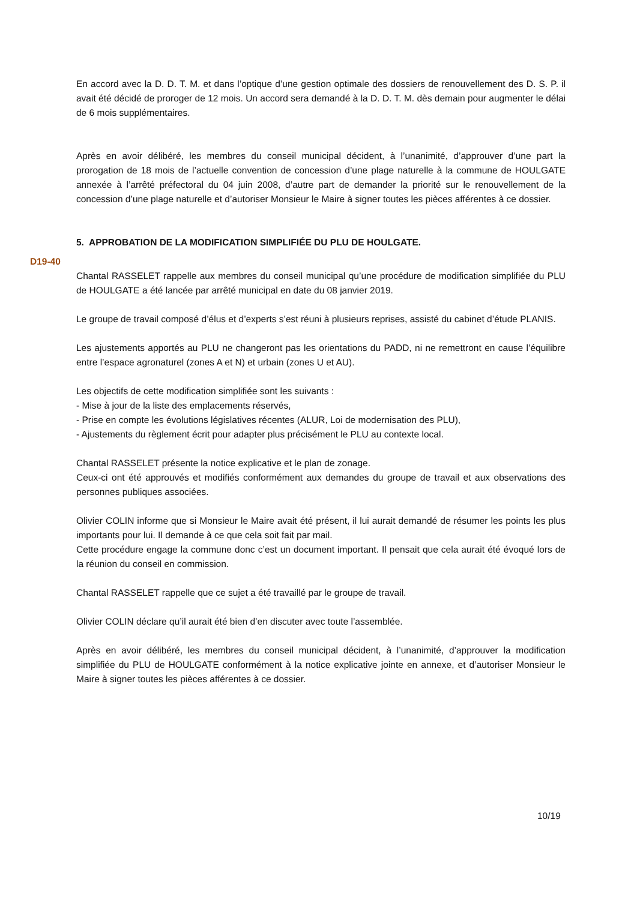En accord avec la D. D. T. M. et dans l’optique d’une gestion optimale des dossiers de renouvellement des D. S. P. il avait été décidé de proroger de 12 mois. Un accord sera demandé à la D. D. T. M. dès demain pour augmenter le délai de 6 mois supplémentaires.
Après en avoir délibéré, les membres du conseil municipal décident, à l’unanimité, d’approuver d’une part la prorogation de 18 mois de l’actuelle convention de concession d’une plage naturelle à la commune de HOULGATE annexée à l’arrêté préfectoral du 04 juin 2008, d’autre part de demander la priorité sur le renouvellement de la concession d’une plage naturelle et d’autoriser Monsieur le Maire à signer toutes les pièces afférentes à ce dossier.
5. APPROBATION DE LA MODIFICATION SIMPLIFIÉE DU PLU DE HOULGATE.
D19-40
Chantal RASSELET rappelle aux membres du conseil municipal qu’une procédure de modification simplifiée du PLU de HOULGATE a été lancée par arrêté municipal en date du 08 janvier 2019.
Le groupe de travail composé d’élus et d’experts s’est réuni à plusieurs reprises, assisté du cabinet d’étude PLANIS.
Les ajustements apportés au PLU ne changeront pas les orientations du PADD, ni ne remettront en cause l’équilibre entre l’espace agronaturel (zones A et N) et urbain (zones U et AU).
Les objectifs de cette modification simplifiée sont les suivants :
- Mise à jour de la liste des emplacements réservés,
- Prise en compte les évolutions législatives récentes (ALUR, Loi de modernisation des PLU),
- Ajustements du règlement écrit pour adapter plus précisément le PLU au contexte local.
Chantal RASSELET présente la notice explicative et le plan de zonage.
Ceux-ci ont été approuvés et modifiés conformément aux demandes du groupe de travail et aux observations des personnes publiques associées.
Olivier COLIN informe que si Monsieur le Maire avait été présent, il lui aurait demandé de résumer les points les plus importants pour lui. Il demande à ce que cela soit fait par mail.
Cette procédure engage la commune donc c’est un document important. Il pensait que cela aurait été évoqué lors de la réunion du conseil en commission.
Chantal RASSELET rappelle que ce sujet a été travaillé par le groupe de travail.
Olivier COLIN déclare qu’il aurait été bien d’en discuter avec toute l’assemblée.
Après en avoir délibéré, les membres du conseil municipal décident, à l’unanimité, d’approuver la modification simplifiée du PLU de HOULGATE conformément à la notice explicative jointe en annexe, et d’autoriser Monsieur le Maire à signer toutes les pièces afférentes à ce dossier.
10/19